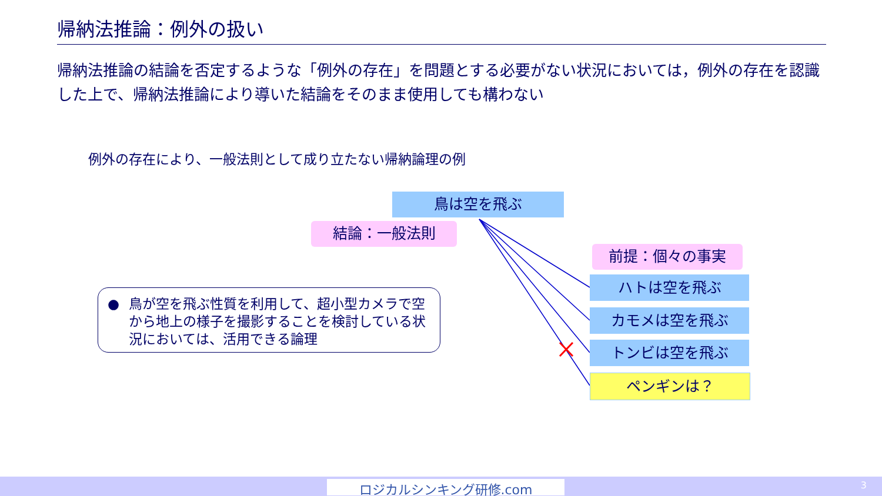帰納法推論：例外の扱い
帰納法推論の結論を否定するような「例外の存在」を問題とする必要がない状況においては，例外の存在を認識した上で、帰納法推論により導いた結論をそのまま使用しても構わない
例外の存在により、一般法則として成り立たない帰納論理の例
鳥は空を飛ぶ
結論：一般法則
前提：個々の事実
ハトは空を飛ぶ
カモメは空を飛ぶ
トンビは空を飛ぶ
ペンギンは？
● 鳥が空を飛ぶ性質を利用して、超小型カメラで空から地上の様子を撮影することを検討している状況においては、活用できる論理
ロジカルシンキング研修.com 3